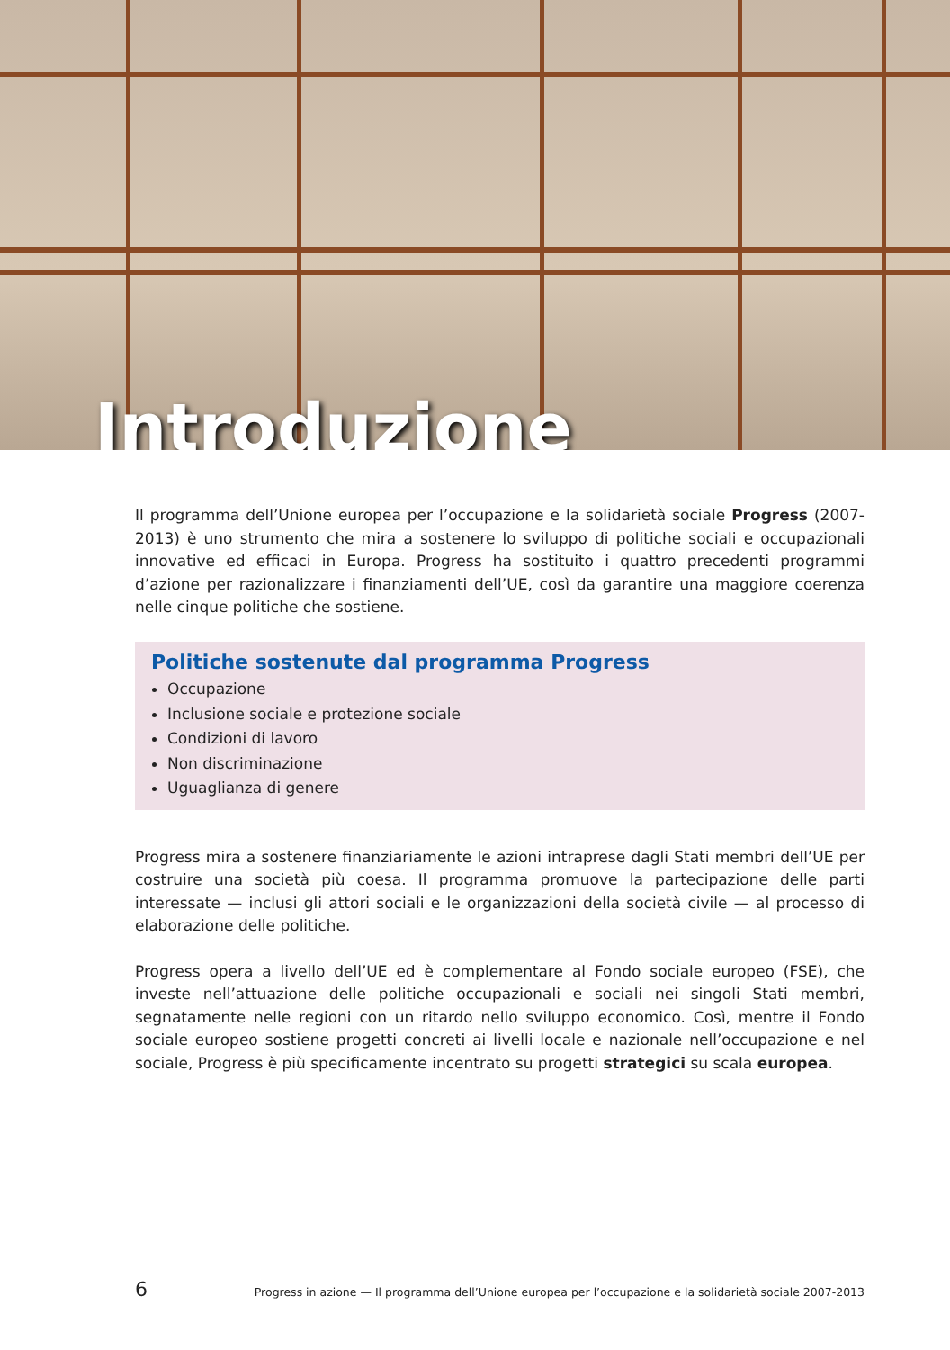Introduzione
Il programma dell’Unione europea per l’occupazione e la solidarietà sociale Progress (2007-2013) è uno strumento che mira a sostenere lo sviluppo di politiche sociali e occupazionali innovative ed efficaci in Europa. Progress ha sostituito i quattro precedenti programmi d’azione per razionalizzare i finanziamenti dell’UE, così da garantire una maggiore coerenza nelle cinque politiche che sostiene.
Politiche sostenute dal programma Progress
Occupazione
Inclusione sociale e protezione sociale
Condizioni di lavoro
Non discriminazione
Uguaglianza di genere
Progress mira a sostenere finanziariamente le azioni intraprese dagli Stati membri dell’UE per costruire una società più coesa. Il programma promuove la partecipazione delle parti interessate — inclusi gli attori sociali e le organizzazioni della società civile — al processo di elaborazione delle politiche.
Progress opera a livello dell’UE ed è complementare al Fondo sociale europeo (FSE), che investe nell’attuazione delle politiche occupazionali e sociali nei singoli Stati membri, segnatamente nelle regioni con un ritardo nello sviluppo economico. Così, mentre il Fondo sociale europeo sostiene progetti concreti ai livelli locale e nazionale nell’occupazione e nel sociale, Progress è più specificamente incentrato su progetti strategici su scala europea.
6 Progress in azione — Il programma dell’Unione europea per l’occupazione e la solidarietà sociale 2007-2013